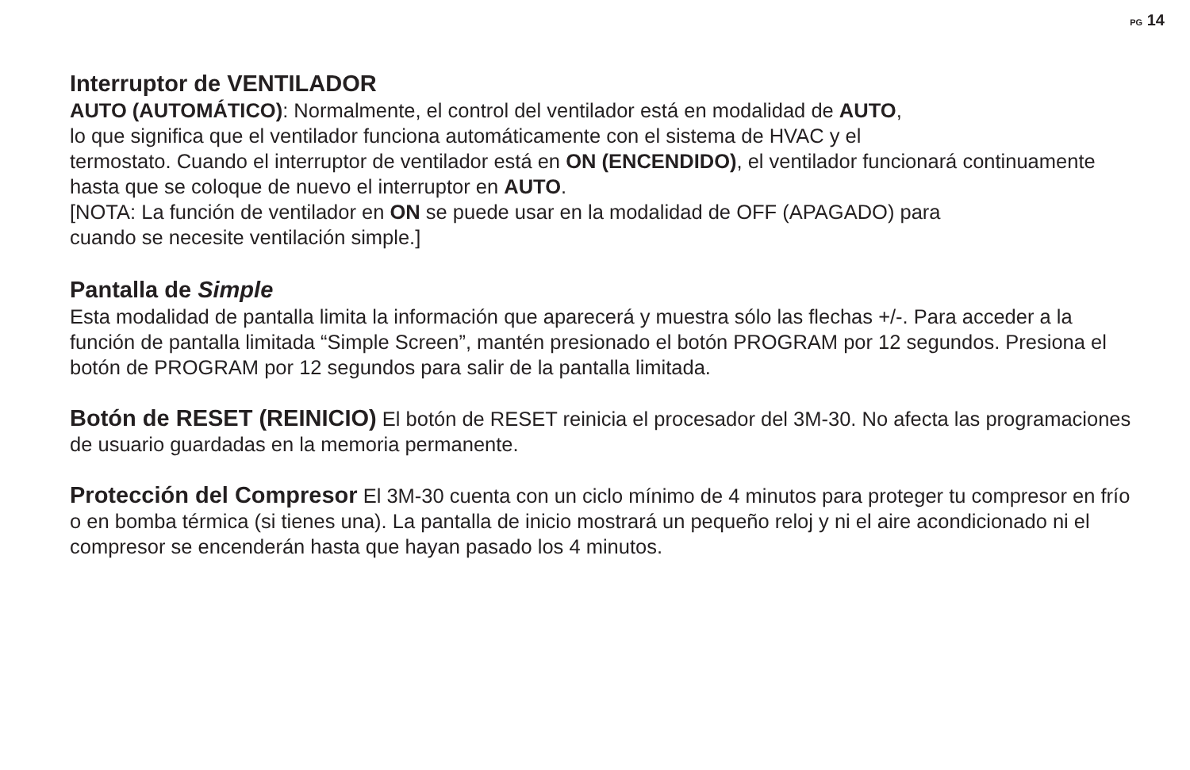PG 14
Interruptor de VENTILADOR
AUTO (AUTOMÁTICO): Normalmente, el control del ventilador está en modalidad de AUTO,
lo que significa que el ventilador funciona automáticamente con el sistema de HVAC y el
termostato. Cuando el interruptor de ventilador está en ON (ENCENDIDO), el ventilador funcionará continuamente hasta que se coloque de nuevo el interruptor en AUTO.
[NOTA: La función de ventilador en ON se puede usar en la modalidad de OFF (APAGADO) para
cuando se necesite ventilación simple.]
Pantalla de Simple
Esta modalidad de pantalla limita la información que aparecerá y muestra sólo las flechas +/-. Para acceder a la función de pantalla limitada “Simple Screen”, mantén presionado el botón PROGRAM por 12 segundos. Presiona el botón de PROGRAM por 12 segundos para salir de la pantalla limitada.
Botón de RESET (REINICIO) El botón de RESET reinicia el procesador del 3M-30. No afecta las programaciones de usuario guardadas en la memoria permanente.
Protección del Compresor El 3M-30 cuenta con un ciclo mínimo de 4 minutos para proteger tu compresor en frío o en bomba térmica (si tienes una). La pantalla de inicio mostrará un pequeño reloj y ni el aire acondicionado ni el compresor se encenderán hasta que hayan pasado los 4 minutos.